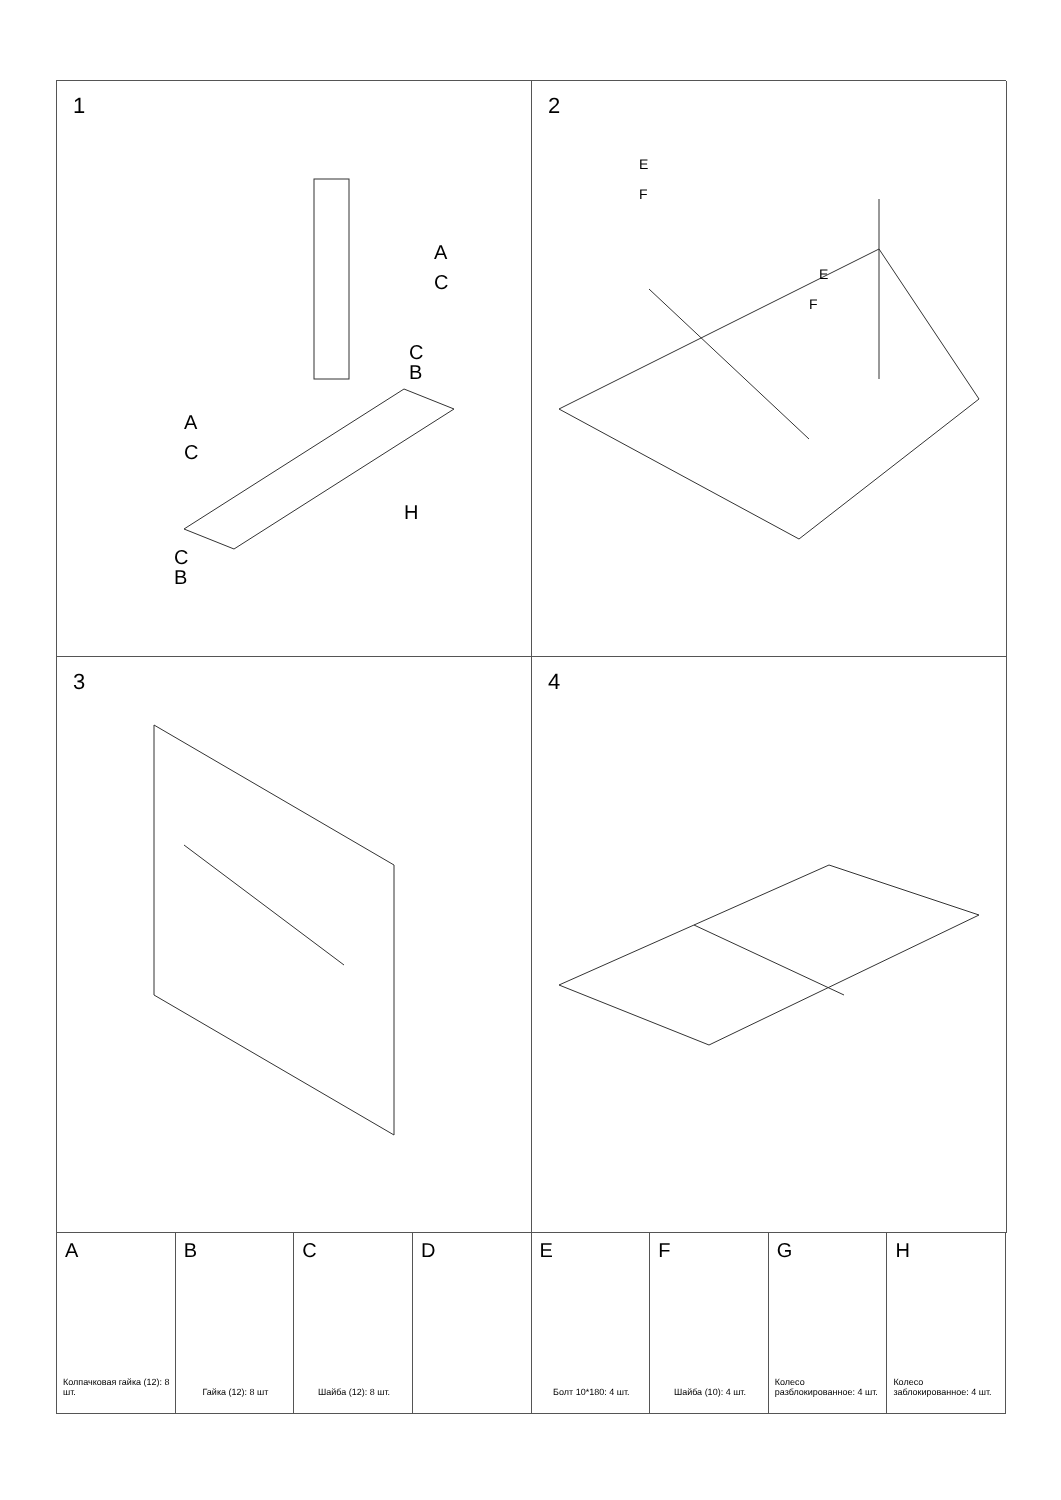1
A
C
A
C
C
B
H
C
B
2
E
F
E
F
3
4
A
Колпачковая гайка (12): 8 шт.
B
Гайка (12): 8 шт
C
Шайба (12): 8 шт.
D
E
Болт 10*180: 4 шт.
F
Шайба (10): 4 шт.
G
Колесо разблокированное: 4 шт.
H
Колесо заблокированное: 4 шт.